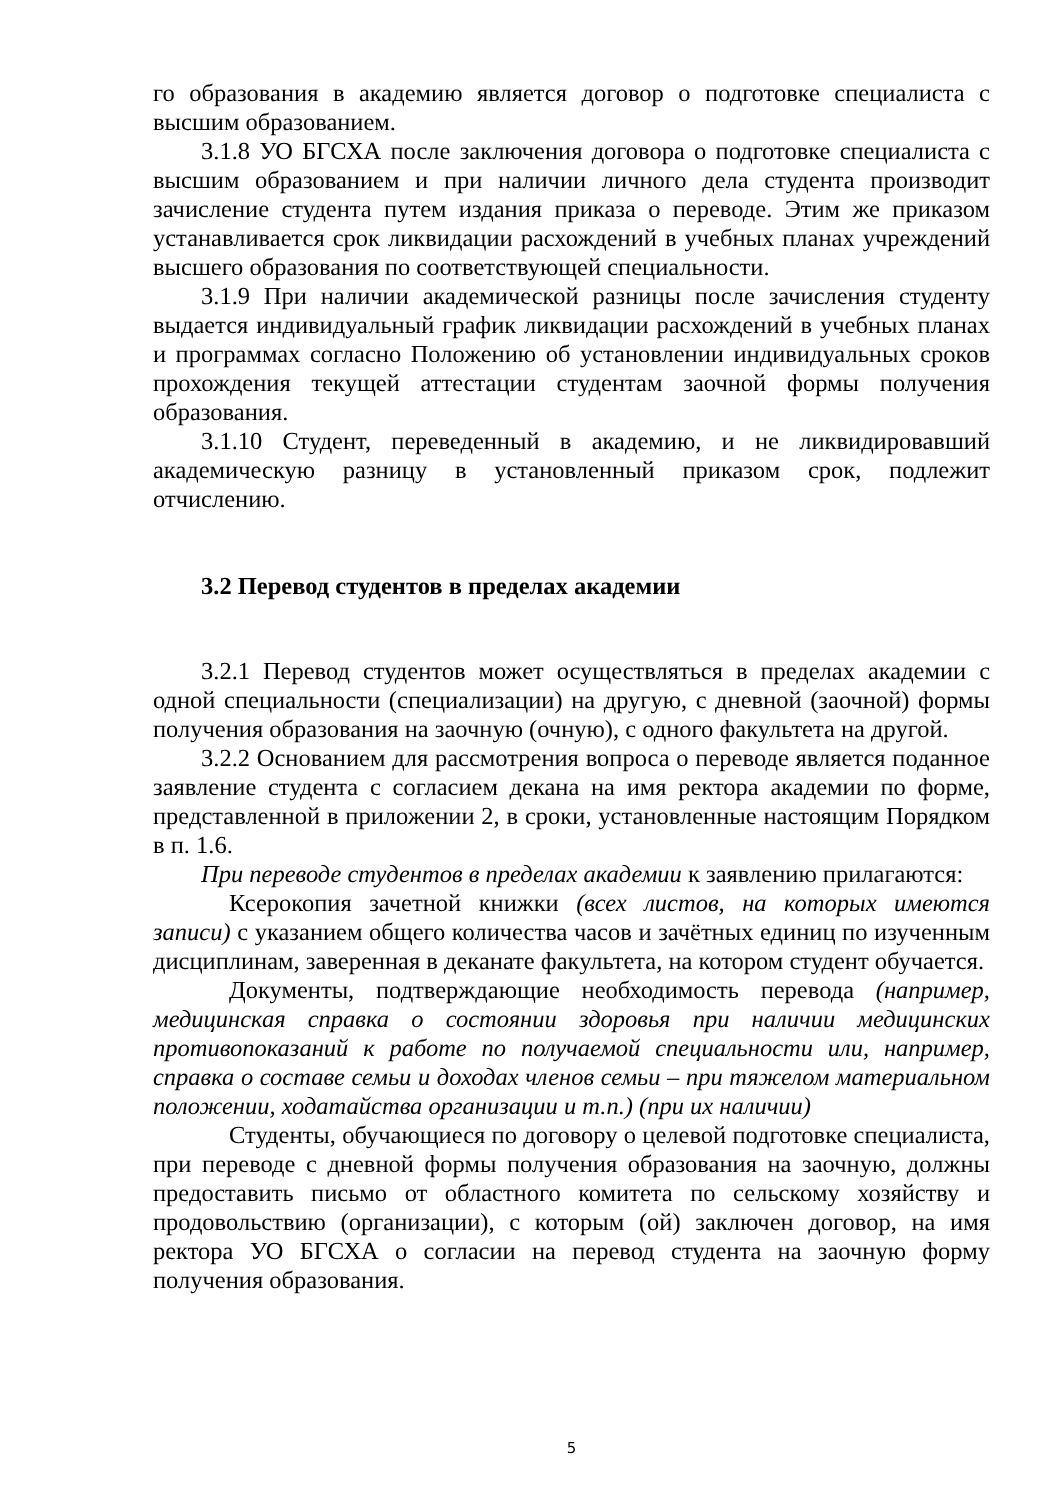го образования в академию является договор о подготовке специалиста с высшим образованием.
3.1.8 УО БГСХА после заключения договора о подготовке специалиста с высшим образованием и при наличии личного дела студента производит зачисление студента путем издания приказа о переводе. Этим же приказом устанавливается срок ликвидации расхождений в учебных планах учреждений высшего образования по соответствующей специальности.
3.1.9 При наличии академической разницы после зачисления студенту выдается индивидуальный график ликвидации расхождений в учебных планах и программах согласно Положению об установлении индивидуальных сроков прохождения текущей аттестации студентам заочной формы получения образования.
3.1.10 Студент, переведенный в академию, и не ликвидировавший академическую разницу в установленный приказом срок, подлежит отчислению.
3.2 Перевод студентов в пределах академии
3.2.1 Перевод студентов может осуществляться в пределах академии с одной специальности (специализации) на другую, с дневной (заочной) формы получения образования на заочную (очную), с одного факультета на другой.
3.2.2 Основанием для рассмотрения вопроса о переводе является поданное заявление студента с согласием декана на имя ректора академии по форме, представленной в приложении 2, в сроки, установленные настоящим Порядком в п. 1.6.
При переводе студентов в пределах академии к заявлению прилагаются:
Ксерокопия зачетной книжки (всех листов, на которых имеются записи) с указанием общего количества часов и зачётных единиц по изученным дисциплинам, заверенная в деканате факультета, на котором студент обучается.
Документы, подтверждающие необходимость перевода (например, медицинская справка о состоянии здоровья при наличии медицинских противопоказаний к работе по получаемой специальности или, например, справка о составе семьи и доходах членов семьи – при тяжелом материальном положении, ходатайства организации и т.п.) (при их наличии)
Студенты, обучающиеся по договору о целевой подготовке специалиста, при переводе с дневной формы получения образования на заочную, должны предоставить письмо от областного комитета по сельскому хозяйству и продовольствию (организации), с которым (ой) заключен договор, на имя ректора УО БГСХА о согласии на перевод студента на заочную форму получения образования.
5